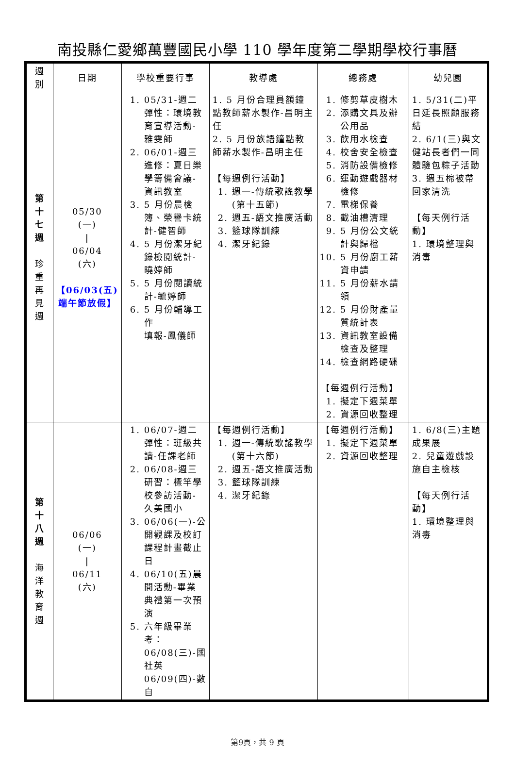南投縣仁愛鄉萬豐國民小學 110 學年度第二學期學校行事曆
| 週 別 | 日期 | 學校重要行事 | 教導處 | 總務處 | 幼兒園 |
| --- | --- | --- | --- | --- | --- |
| 第 十 七 週 珍 重 再 見 週 | 05/30 (一) / 06/04 (六) 【06/03(五)端午節放假】 | 1. 05/31-週二彈性：環境教育宣導活動-雅雯師 2. 06/01-週三進修：夏日樂學籌備會議-資訊教室 3. 5 月份晨檢簿、榮譽卡統計-健智師 4. 5 月份潔牙紀錄檢閱統計-曉婷師 5. 5 月份閱讀統計-毓婷師 6. 5 月份輔導工作 填報-鳳儀師 | 1. 5 月份合理員額鐘點教師薪水製作-昌明主任 2. 5 月份族語鐘點教師薪水製作-昌明主任 【每週例行活動】 1. 週一-傳統歌謠教學(第十五節) 2. 週五-語文推廣活動 3. 籃球隊訓練 4. 潔牙紀錄 | 1. 修剪草皮樹木 2. 添購文具及辦公用品 3. 飲用水檢查 4. 校舍安全檢查 5. 消防設備檢修 6. 運動遊戲器材檢修 7. 電梯保養 8. 截油槽清理 9. 5 月份公文統計與歸檔 10. 5 月份廚工薪資申請 11. 5 月份薪水請領 12. 5 月份財產量質統計表 13. 資訊教室設備檢查及整理 14. 檢查網路硬碟 【每週例行活動】 1. 擬定下週菜單 2. 資源回收整理 | 1. 5/31(二)平日延長照顧服務結 2. 6/1(三)與文健站長者們一同體驗包粽子活動 3. 週五棉被帶回家清洗 【每天例行活動】 1. 環境整理與消毒 |
| 第 十 八 週 海 洋 教 育 週 | 06/06 (一) / 06/11 (六) | 1. 06/07-週二彈性：班級共讀-任課老師 2. 06/08-週三研習：標竿學校參訪活動-久美國小 3. 06/06(一)-公開觀課及校訂課程計畫截止日 4. 06/10(五)晨間活動-畢業典禮第一次預演 5. 六年級畢業考： 06/08(三)-國社英 06/09(四)-數自 | 【每週例行活動】 1. 週一-傳統歌謠教學(第十六節) 2. 週五-語文推廣活動 3. 籃球隊訓練 4. 潔牙紀錄 | 【每週例行活動】 1. 擬定下週菜單 2. 資源回收整理 | 1. 6/8(三)主題成果展 2. 兒童遊戲設施自主檢核 【每天例行活動】 1. 環境整理與消毒 |
第9頁，共 9 頁